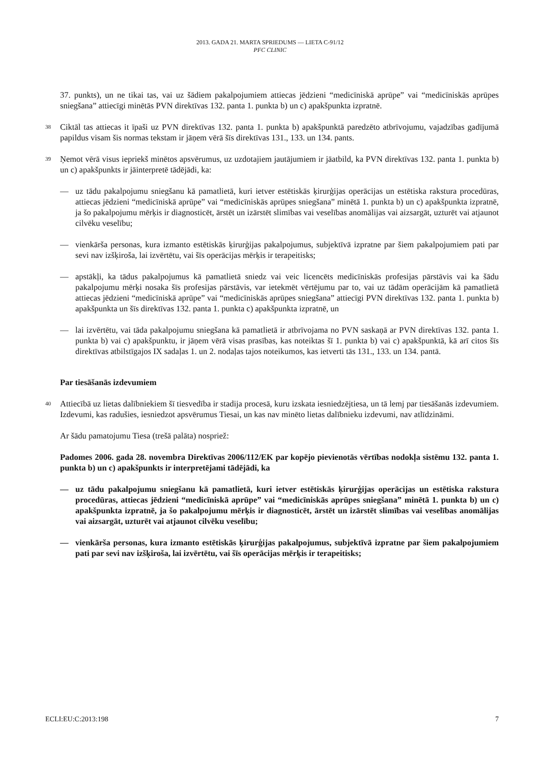2013. GADA 21. MARTA SPRIEDUMS — LIETA C-91/12
PFC CLINIC
37. punkts), un ne tikai tas, vai uz šādiem pakalpojumiem attiecas jēdzieni “medicīniskā aprūpe” vai “medicīniskās aprūpes sniegšana” attiecīgi minētās PVN direktīvas 132. panta 1. punkta b) un c) apakšpunkta izpratnē.
38 Ciktāl tas attiecas it īpaši uz PVN direktīvas 132. panta 1. punkta b) apakšpunktā paredzēto atbrīvojumu, vajadzības gadījumā papildus visam šis normas tekstam ir jāņem vērā šīs direktīvas 131., 133. un 134. pants.
39 Ņemot vērā visus iepriekš minētos apsvērumus, uz uzdotajiem jautājumiem ir jāatbild, ka PVN direktīvas 132. panta 1. punkta b) un c) apakšpunkts ir jāinterpretē tādējādi, ka:
— uz tādu pakalpojumu sniegšanu kā pamatlietā, kuri ietver estētiskās ķirurģijas operācijas un estētiska rakstura procedūras, attiecas jēdzieni “medicīniskā aprūpe” vai “medicīniskās aprūpes sniegšana” minētā 1. punkta b) un c) apakšpunkta izpratnē, ja šo pakalpojumu mērķis ir diagnosticēt, ārstēt un izārstēt slimības vai veselības anomālijas vai aizsargāt, uzturēt vai atjaunot cilvēku veselību;
— vienkārša personas, kura izmanto estētiskās ķirurģijas pakalpojumus, subjektīvā izpratne par šiem pakalpojumiem pati par sevi nav izšķiroša, lai izvērtētu, vai šīs operācijas mērķis ir terapeitisks;
— apstākļi, ka tādus pakalpojumus kā pamatlietā sniedz vai veic licencēts medicīniskās profesijas pārstāvis vai ka šādu pakalpojumu mērķi nosaka šīs profesijas pārstāvis, var ietekmēt vērtējumu par to, vai uz tādām operācijām kā pamatlietā attiecas jēdzieni “medicīniskā aprūpe” vai “medicīniskās aprūpes sniegšana” attiecīgi PVN direktīvas 132. panta 1. punkta b) apakšpunkta un šīs direktīvas 132. panta 1. punkta c) apakšpunkta izpratnē, un
— lai izvērtētu, vai tāda pakalpojumu sniegšana kā pamatlietā ir atbrīvojama no PVN saskaņā ar PVN direktīvas 132. panta 1. punkta b) vai c) apakšpunktu, ir jāņem vērā visas prasības, kas noteiktas šī 1. punkta b) vai c) apakšpunktā, kā arī citos šīs direktīvas atbilstīgajos IX sadaļas 1. un 2. nodaļas tajos noteikumos, kas ietverti tās 131., 133. un 134. pantā.
Par tiesāšanās izdevumiem
40 Attiecībā uz lietas dalībniekiem šī tiesvedība ir stadija procesā, kuru izskata iesniedzējtiesa, un tā lemj par tiesāšanās izdevumiem. Izdevumi, kas radušies, iesniedzot apsvērumus Tiesai, un kas nav minēto lietas dalībnieku izdevumi, nav atlīdzināmi.
Ar šādu pamatojumu Tiesa (trešā palāta) nospriež:
Padomes 2006. gada 28. novembra Direktīvas 2006/112/EK par kopējo pievienotās vērtības nodokļa sistēmu 132. panta 1. punkta b) un c) apakšpunkts ir interpretējami tādējādi, ka
— uz tādu pakalpojumu sniegšanu kā pamatlietā, kuri ietver estētiskās ķirurģijas operācijas un estētiska rakstura procedūras, attiecas jēdzieni “medicīniskā aprūpe” vai “medicīniskās aprūpes sniegšana” minētā 1. punkta b) un c) apakšpunkta izpratnē, ja šo pakalpojumu mērķis ir diagnosticēt, ārstēt un izārstēt slimības vai veselības anomālijas vai aizsargāt, uzturēt vai atjaunot cilvēku veselību;
— vienkārša personas, kura izmanto estētiskās ķirurģijas pakalpojumus, subjektīvā izpratne par šiem pakalpojumiem pati par sevi nav izšķiroša, lai izvērtētu, vai šīs operācijas mērķis ir terapeitisks;
ECLI:EU:C:2013:198 7